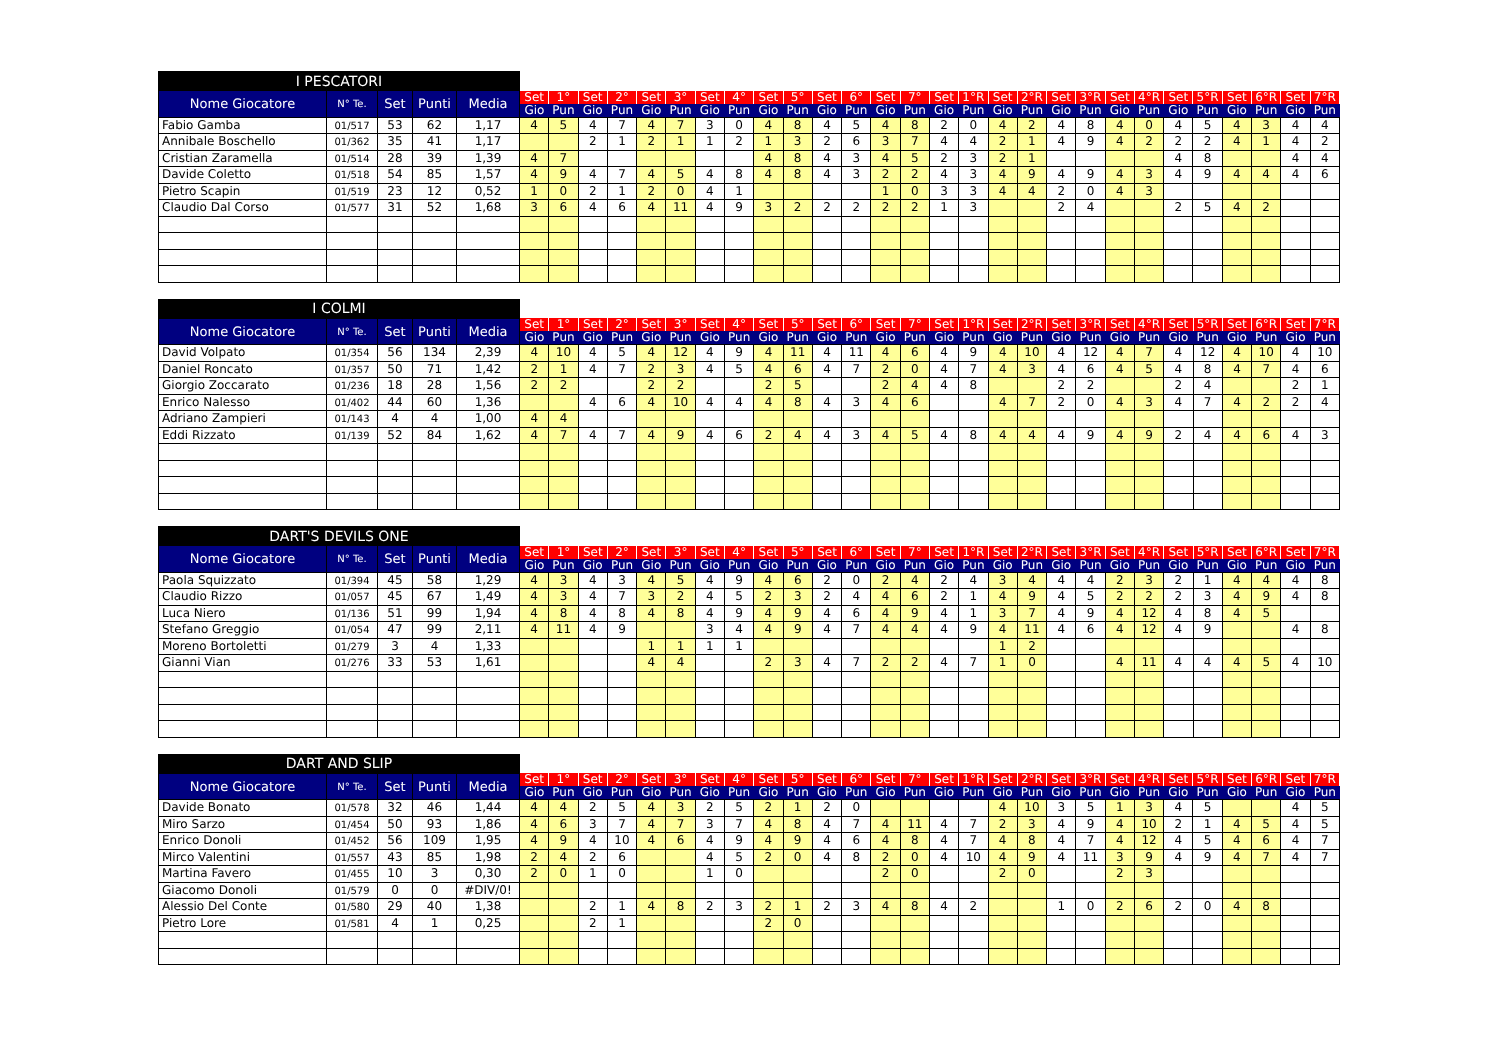| I PESCATORI | | | | | | | | | | | | | | | | | | | | | | | | | | | | | | | | |
| --- | --- | --- | --- | --- | --- | --- | --- | --- | --- | --- | --- | --- | --- | --- | --- | --- | --- | --- | --- | --- | --- | --- | --- | --- | --- | --- | --- | --- | --- | --- | --- | --- |
| Nome Giocatore | N° Te. | Set | Punti | Media | Set | 1° | Set | 2° | Set | 3° | Set | 4° | Set | 5° | Set | 6° | Set | 7° | Set | 1°R | Set | 2°R | Set | 3°R | Set | 4°R | Set | 5°R | Set | 6°R | Set | 7°R |
| | | | | | Gio | Pun | Gio | Pun | Gio | Pun | Gio | Pun | Gio | Pun | Gio | Pun | Gio | Pun | Gio | Pun | Gio | Pun | Gio | Pun | Gio | Pun | Gio | Pun | Gio | Pun | Gio | Pun |
| Fabio Gamba | 01/517 | 53 | 62 | 1,17 | 4 | 5 | 4 | 7 | 4 | 7 | 3 | 0 | 4 | 8 | 4 | 5 | 4 | 8 | 2 | 0 | 4 | 2 | 4 | 8 | 4 | 0 | 4 | 5 | 4 | 3 | 4 | 4 |
| Annibale Boschello | 01/362 | 35 | 41 | 1,17 | | | 2 | 1 | 2 | 1 | 1 | 2 | 1 | 3 | 2 | 6 | 3 | 7 | 4 | 4 | 2 | 1 | 4 | 9 | 4 | 2 | 2 | 2 | 4 | 1 | 4 | 2 |
| Cristian Zaramella | 01/514 | 28 | 39 | 1,39 | 4 | 7 | | | | | | | 4 | 8 | 4 | 3 | 4 | 5 | 2 | 3 | 2 | 1 | | | | | 4 | 8 | | | 4 | 4 |
| Davide Coletto | 01/518 | 54 | 85 | 1,57 | 4 | 9 | 4 | 7 | 4 | 5 | 4 | 8 | 4 | 8 | 4 | 3 | 2 | 2 | 4 | 3 | 4 | 9 | 4 | 9 | 4 | 3 | 4 | 9 | 4 | 4 | 4 | 6 |
| Pietro Scapin | 01/519 | 23 | 12 | 0,52 | 1 | 0 | 2 | 1 | 2 | 0 | 4 | 1 | | | | | 1 | 0 | 3 | 3 | 4 | 4 | 2 | 0 | 4 | 3 | | | | | | |
| Claudio Dal Corso | 01/577 | 31 | 52 | 1,68 | 3 | 6 | 4 | 6 | 4 | 11 | 4 | 9 | 3 | 2 | 2 | 2 | 2 | 2 | 1 | 3 | | | 2 | 4 | | | 2 | 5 | 4 | 2 | | |
| I COLMI | | | | | | | | | | | | | | | | | | | | | | | | | | | | | | | | |
| --- | --- | --- | --- | --- | --- | --- | --- | --- | --- | --- | --- | --- | --- | --- | --- | --- | --- | --- | --- | --- | --- | --- | --- | --- | --- | --- | --- | --- | --- | --- | --- | --- |
| Nome Giocatore | N° Te. | Set | Punti | Media | Set | 1° | Set | 2° | Set | 3° | Set | 4° | Set | 5° | Set | 6° | Set | 7° | Set | 1°R | Set | 2°R | Set | 3°R | Set | 4°R | Set | 5°R | Set | 6°R | Set | 7°R |
| | | | | | Gio | Pun | Gio | Pun | Gio | Pun | Gio | Pun | Gio | Pun | Gio | Pun | Gio | Pun | Gio | Pun | Gio | Pun | Gio | Pun | Gio | Pun | Gio | Pun | Gio | Pun | Gio | Pun |
| David Volpato | 01/354 | 56 | 134 | 2,39 | 4 | 10 | 4 | 5 | 4 | 12 | 4 | 9 | 4 | 11 | 4 | 11 | 4 | 6 | 4 | 9 | 4 | 10 | 4 | 12 | 4 | 7 | 4 | 12 | 4 | 10 | 4 | 10 |
| Daniel Roncato | 01/357 | 50 | 71 | 1,42 | 2 | 1 | 4 | 7 | 2 | 3 | 4 | 5 | 4 | 6 | 4 | 7 | 2 | 0 | 4 | 7 | 4 | 3 | 4 | 6 | 4 | 5 | 4 | 8 | 4 | 7 | 4 | 6 |
| Giorgio Zoccarato | 01/236 | 18 | 28 | 1,56 | 2 | 2 | | | 2 | 2 | | | 2 | 5 | | | 2 | 4 | 4 | 8 | | | 2 | 2 | | | 2 | 4 | | | 2 | 1 |
| Enrico Nalesso | 01/402 | 44 | 60 | 1,36 | | | 4 | 6 | 4 | 10 | 4 | 4 | 4 | 8 | 4 | 3 | 4 | 6 | | | 4 | 7 | 2 | 0 | 4 | 3 | 4 | 7 | 4 | 2 | 2 | 4 |
| Adriano Zampieri | 01/143 | 4 | 4 | 1,00 | 4 | 4 | | | | | | | | | | | | | | | | | | | | | | | | | | |
| Eddi Rizzato | 01/139 | 52 | 84 | 1,62 | 4 | 7 | 4 | 7 | 4 | 9 | 4 | 6 | 2 | 4 | 4 | 3 | 4 | 5 | 4 | 8 | 4 | 4 | 4 | 9 | 4 | 9 | 2 | 4 | 4 | 6 | 4 | 3 |
| DART'S DEVILS ONE | | | | | | | | | | | | | | | | | | | | | | | | | | | | | | | | |
| --- | --- | --- | --- | --- | --- | --- | --- | --- | --- | --- | --- | --- | --- | --- | --- | --- | --- | --- | --- | --- | --- | --- | --- | --- | --- | --- | --- | --- | --- | --- | --- | --- |
| Nome Giocatore | N° Te. | Set | Punti | Media | Set | 1° | Set | 2° | Set | 3° | Set | 4° | Set | 5° | Set | 6° | Set | 7° | Set | 1°R | Set | 2°R | Set | 3°R | Set | 4°R | Set | 5°R | Set | 6°R | Set | 7°R |
| | | | | | Gio | Pun | Gio | Pun | Gio | Pun | Gio | Pun | Gio | Pun | Gio | Pun | Gio | Pun | Gio | Pun | Gio | Pun | Gio | Pun | Gio | Pun | Gio | Pun | Gio | Pun | Gio | Pun |
| Paola Squizzato | 01/394 | 45 | 58 | 1,29 | 4 | 3 | 4 | 3 | 4 | 5 | 4 | 9 | 4 | 6 | 2 | 0 | 2 | 4 | 2 | 4 | 3 | 4 | 4 | 4 | 2 | 3 | 2 | 1 | 4 | 4 | 4 | 8 |
| Claudio Rizzo | 01/057 | 45 | 67 | 1,49 | 4 | 3 | 4 | 7 | 3 | 2 | 4 | 5 | 2 | 3 | 2 | 4 | 4 | 6 | 2 | 1 | 4 | 9 | 4 | 5 | 2 | 2 | 2 | 3 | 4 | 9 | 4 | 8 |
| Luca Niero | 01/136 | 51 | 99 | 1,94 | 4 | 8 | 4 | 8 | 4 | 8 | 4 | 9 | 4 | 9 | 4 | 6 | 4 | 9 | 4 | 1 | 3 | 7 | 4 | 9 | 4 | 12 | 4 | 8 | 4 | 5 | | |
| Stefano Greggio | 01/054 | 47 | 99 | 2,11 | 4 | 11 | 4 | 9 | | | 3 | 4 | 4 | 9 | 4 | 7 | 4 | 4 | 4 | 9 | 4 | 11 | 4 | 6 | 4 | 12 | 4 | 9 | | | 4 | 8 |
| Moreno Bortoletti | 01/279 | 3 | 4 | 1,33 | | | | | 1 | 1 | 1 | 1 | | | | | | | | | 1 | 2 | | | | | | | | | | |
| Gianni Vian | 01/276 | 33 | 53 | 1,61 | | | | | 4 | 4 | | | 2 | 3 | 4 | 7 | 2 | 2 | 4 | 7 | 1 | 0 | | | 4 | 11 | 4 | 4 | 4 | 5 | 4 | 10 |
| DART AND SLIP | | | | | | | | | | | | | | | | | | | | | | | | | | | | | | | | |
| --- | --- | --- | --- | --- | --- | --- | --- | --- | --- | --- | --- | --- | --- | --- | --- | --- | --- | --- | --- | --- | --- | --- | --- | --- | --- | --- | --- | --- | --- | --- | --- | --- |
| Nome Giocatore | N° Te. | Set | Punti | Media | Set | 1° | Set | 2° | Set | 3° | Set | 4° | Set | 5° | Set | 6° | Set | 7° | Set | 1°R | Set | 2°R | Set | 3°R | Set | 4°R | Set | 5°R | Set | 6°R | Set | 7°R |
| | | | | | Gio | Pun | Gio | Pun | Gio | Pun | Gio | Pun | Gio | Pun | Gio | Pun | Gio | Pun | Gio | Pun | Gio | Pun | Gio | Pun | Gio | Pun | Gio | Pun | Gio | Pun | Gio | Pun |
| Davide Bonato | 01/578 | 32 | 46 | 1,44 | 4 | 4 | 2 | 5 | 4 | 3 | 2 | 5 | 2 | 1 | 2 | 0 | | | | | 4 | 10 | 3 | 5 | 1 | 3 | 4 | 5 | | | 4 | 5 |
| Miro Sarzo | 01/454 | 50 | 93 | 1,86 | 4 | 6 | 3 | 7 | 4 | 7 | 3 | 7 | 4 | 8 | 4 | 7 | 4 | 11 | 4 | 7 | 2 | 3 | 4 | 9 | 4 | 10 | 2 | 1 | 4 | 5 | 4 | 5 |
| Enrico Donoli | 01/452 | 56 | 109 | 1,95 | 4 | 9 | 4 | 10 | 4 | 6 | 4 | 9 | 4 | 9 | 4 | 6 | 4 | 8 | 4 | 7 | 4 | 8 | 4 | 7 | 4 | 12 | 4 | 5 | 4 | 6 | 4 | 7 |
| Mirco Valentini | 01/557 | 43 | 85 | 1,98 | 2 | 4 | 2 | 6 | | | 4 | 5 | 2 | 0 | 4 | 8 | 2 | 0 | 4 | 10 | 4 | 9 | 4 | 11 | 3 | 9 | 4 | 9 | 4 | 7 | 4 | 7 |
| Martina Favero | 01/455 | 10 | 3 | 0,30 | 2 | 0 | 1 | 0 | | | 1 | 0 | | | | | 2 | 0 | | | 2 | 0 | | | 2 | 3 | | | | | | |
| Giacomo Donoli | 01/579 | 0 | 0 | #DIV/0! | | | | | | | | | | | | | | | | | | | | | | | | | | | | |
| Alessio Del Conte | 01/580 | 29 | 40 | 1,38 | | | 2 | 1 | 4 | 8 | 2 | 3 | 2 | 1 | 2 | 3 | 4 | 8 | 4 | 2 | | | 1 | 0 | 2 | 6 | 2 | 0 | 4 | 8 | | |
| Pietro Lore | 01/581 | 4 | 1 | 0,25 | | | 2 | 1 | | | | | 2 | 0 | | | | | | | | | | | | | | | | | | |